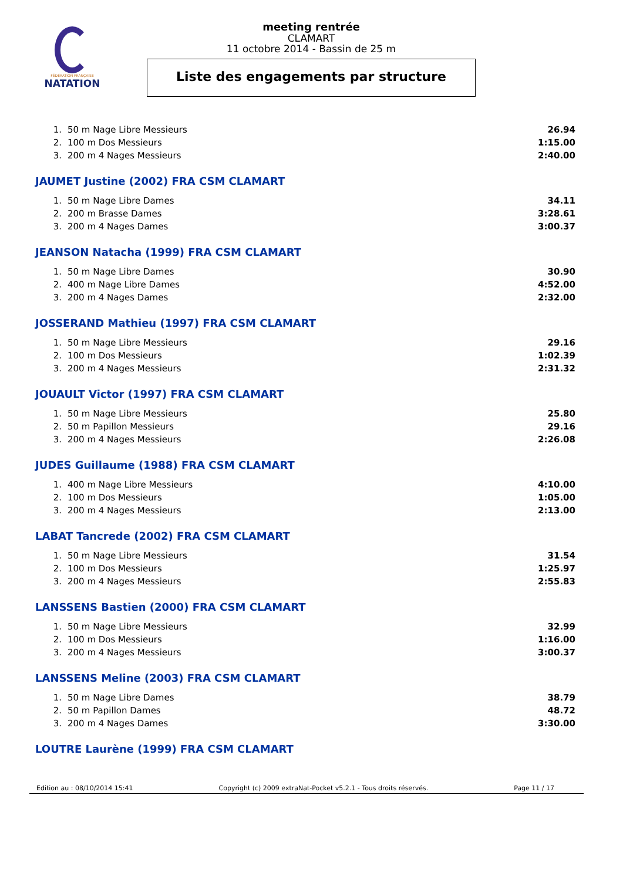FÉDÉRATION FRANÇAISE
NATATION
meeting rentrée
CLAMART
11 octobre 2014 - Bassin de 25 m
Liste des engagements par structure
| 1. | 50 m Nage Libre Messieurs | 26.94 |
| 2. | 100 m Dos Messieurs | 1:15.00 |
| 3. | 200 m 4 Nages Messieurs | 2:40.00 |
JAUMET Justine (2002) FRA CSM CLAMART
| 1. | 50 m Nage Libre Dames | 34.11 |
| 2. | 200 m Brasse Dames | 3:28.61 |
| 3. | 200 m 4 Nages Dames | 3:00.37 |
JEANSON Natacha (1999) FRA CSM CLAMART
| 1. | 50 m Nage Libre Dames | 30.90 |
| 2. | 400 m Nage Libre Dames | 4:52.00 |
| 3. | 200 m 4 Nages Dames | 2:32.00 |
JOSSERAND Mathieu (1997) FRA CSM CLAMART
| 1. | 50 m Nage Libre Messieurs | 29.16 |
| 2. | 100 m Dos Messieurs | 1:02.39 |
| 3. | 200 m 4 Nages Messieurs | 2:31.32 |
JOUAULT Victor (1997) FRA CSM CLAMART
| 1. | 50 m Nage Libre Messieurs | 25.80 |
| 2. | 50 m Papillon Messieurs | 29.16 |
| 3. | 200 m 4 Nages Messieurs | 2:26.08 |
JUDES Guillaume (1988) FRA CSM CLAMART
| 1. | 400 m Nage Libre Messieurs | 4:10.00 |
| 2. | 100 m Dos Messieurs | 1:05.00 |
| 3. | 200 m 4 Nages Messieurs | 2:13.00 |
LABAT Tancrede (2002) FRA CSM CLAMART
| 1. | 50 m Nage Libre Messieurs | 31.54 |
| 2. | 100 m Dos Messieurs | 1:25.97 |
| 3. | 200 m 4 Nages Messieurs | 2:55.83 |
LANSSENS Bastien (2000) FRA CSM CLAMART
| 1. | 50 m Nage Libre Messieurs | 32.99 |
| 2. | 100 m Dos Messieurs | 1:16.00 |
| 3. | 200 m 4 Nages Messieurs | 3:00.37 |
LANSSENS Meline (2003) FRA CSM CLAMART
| 1. | 50 m Nage Libre Dames | 38.79 |
| 2. | 50 m Papillon Dames | 48.72 |
| 3. | 200 m 4 Nages Dames | 3:30.00 |
LOUTRE Laurène (1999) FRA CSM CLAMART
Edition au : 08/10/2014 15:41 Copyright (c) 2009 extraNat-Pocket v5.2.1 - Tous droits réservés. Page 11 / 17